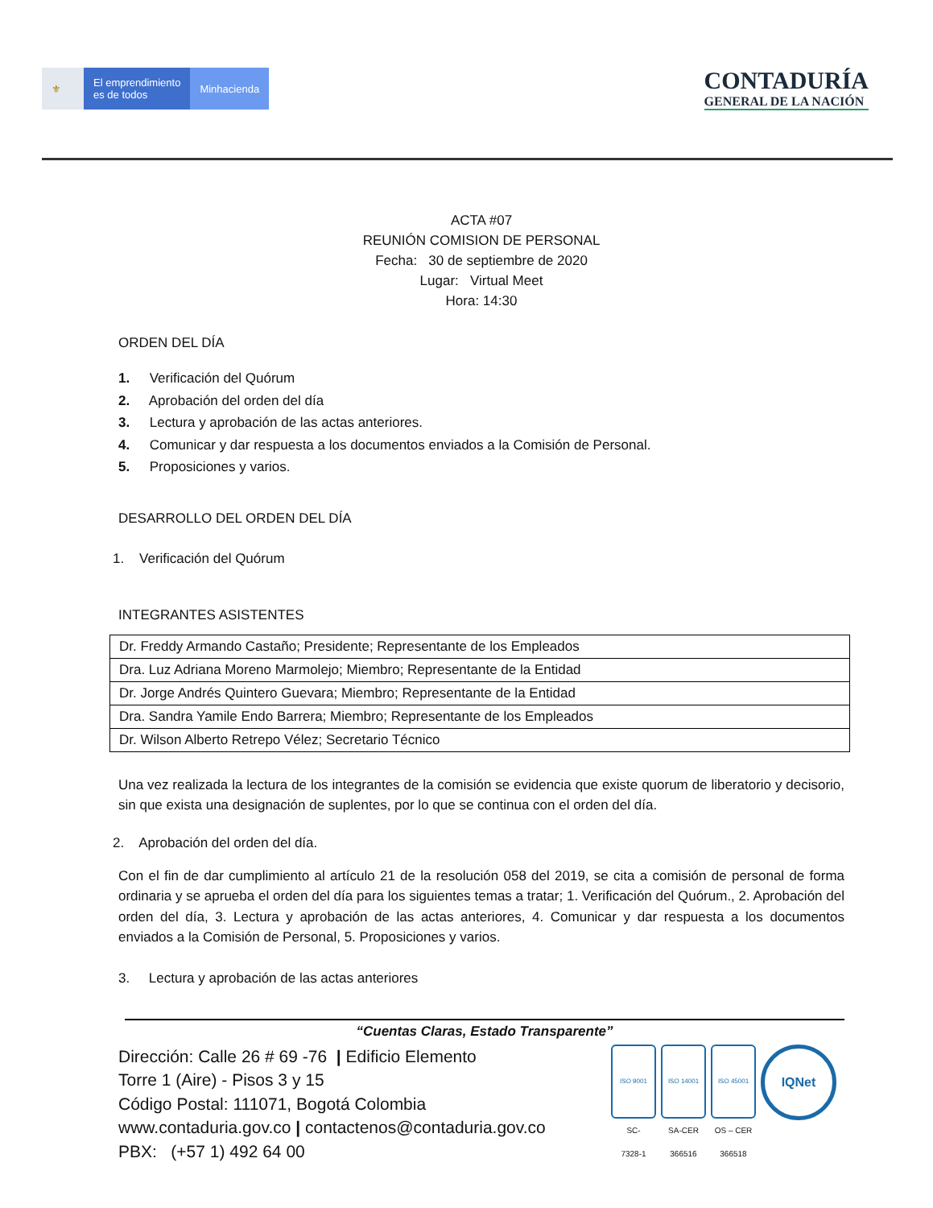⚜ El emprendimiento
es de todos
Minhacienda
CONTADURÍA
GENERAL DE LA NACIÓN
ACTA #07
REUNIÓN COMISION DE PERSONAL
Fecha: 30 de septiembre de 2020
Lugar: Virtual Meet
Hora: 14:30
ORDEN DEL DÍA
1. Verificación del Quórum
2. Aprobación del orden del día
3. Lectura y aprobación de las actas anteriores.
4. Comunicar y dar respuesta a los documentos enviados a la Comisión de Personal.
5. Proposiciones y varios.
DESARROLLO DEL ORDEN DEL DÍA
1. Verificación del Quórum
INTEGRANTES ASISTENTES
| Dr. Freddy Armando Castaño; Presidente; Representante de los Empleados |
| Dra. Luz Adriana Moreno Marmolejo; Miembro; Representante de la Entidad |
| Dr. Jorge Andrés Quintero Guevara; Miembro; Representante de la Entidad |
| Dra. Sandra Yamile Endo Barrera; Miembro; Representante de los Empleados |
| Dr. Wilson Alberto Retrepo Vélez; Secretario Técnico |
Una vez realizada la lectura de los integrantes de la comisión se evidencia que existe quorum de liberatorio y decisorio, sin que exista una designación de suplentes, por lo que se continua con el orden del día.
2. Aprobación del orden del día.
Con el fin de dar cumplimiento al artículo 21 de la resolución 058 del 2019, se cita a comisión de personal de forma ordinaria y se aprueba el orden del día para los siguientes temas a tratar; 1. Verificación del Quórum., 2. Aprobación del orden del día, 3. Lectura y aprobación de las actas anteriores, 4. Comunicar y dar respuesta a los documentos enviados a la Comisión de Personal, 5. Proposiciones y varios.
3. Lectura y aprobación de las actas anteriores
“Cuentas Claras, Estado Transparente”
Dirección: Calle 26 # 69 -76 | Edificio Elemento
Torre 1 (Aire) - Pisos 3 y 15
Código Postal: 111071, Bogotá Colombia
www.contaduria.gov.co | contactenos@contaduria.gov.co
PBX: (+57 1) 492 64 00
ISO 9001
SC-
7328-1
ISO 14001
SA-CER
366516
ISO 45001
OS – CER
366518
IQNet